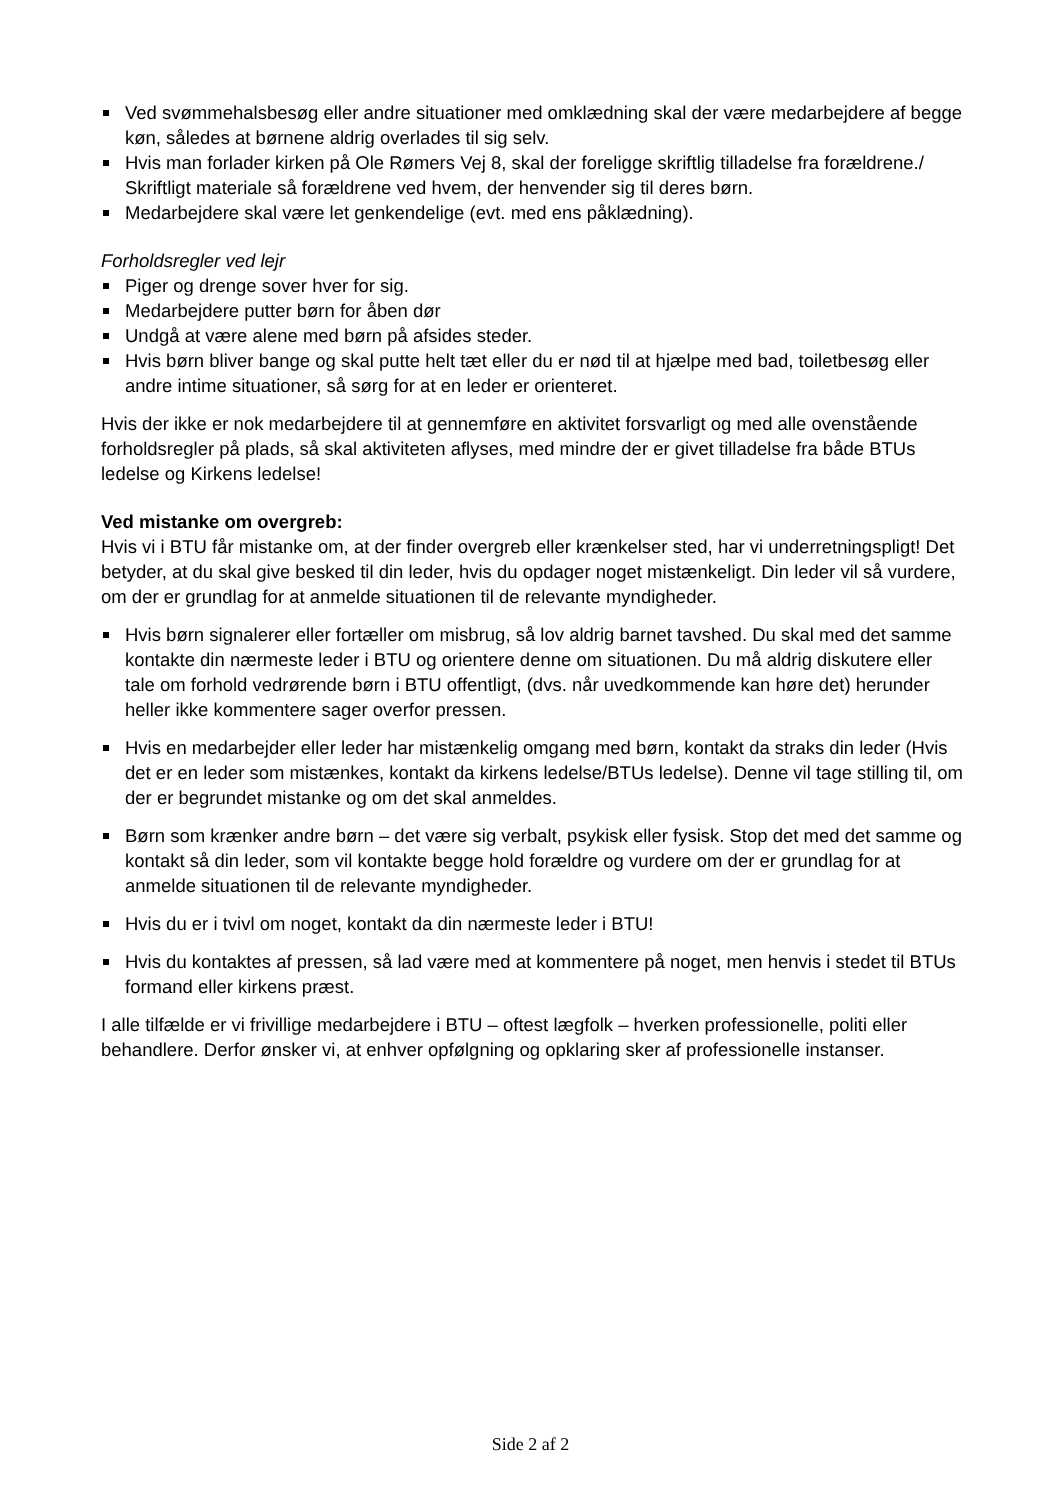Ved svømmehalsbesøg eller andre situationer med omklædning skal der være medarbejdere af begge køn, således at børnene aldrig overlades til sig selv.
Hvis man forlader kirken på Ole Rømers Vej 8, skal der foreligge skriftlig tilladelse fra forældrene./ Skriftligt materiale så forældrene ved hvem, der henvender sig til deres børn.
Medarbejdere skal være let genkendelige (evt. med ens påklædning).
Forholdsregler ved lejr
Piger og drenge sover hver for sig.
Medarbejdere putter børn for åben dør
Undgå at være alene med børn på afsides steder.
Hvis børn bliver bange og skal putte helt tæt eller du er nød til at hjælpe med bad, toiletbesøg eller andre intime situationer, så sørg for at en leder er orienteret.
Hvis der ikke er nok medarbejdere til at gennemføre en aktivitet forsvarligt og med alle ovenstående forholdsregler på plads, så skal aktiviteten aflyses, med mindre der er givet tilladelse fra både BTUs ledelse og Kirkens ledelse!
Ved mistanke om overgreb:
Hvis vi i BTU får mistanke om, at der finder overgreb eller krænkelser sted, har vi underretningspligt! Det betyder, at du skal give besked til din leder, hvis du opdager noget mistænkeligt. Din leder vil så vurdere, om der er grundlag for at anmelde situationen til de relevante myndigheder.
Hvis børn signalerer eller fortæller om misbrug, så lov aldrig barnet tavshed. Du skal med det samme kontakte din nærmeste leder i BTU og orientere denne om situationen. Du må aldrig diskutere eller tale om forhold vedrørende børn i BTU offentligt, (dvs. når uvedkommende kan høre det) herunder heller ikke kommentere sager overfor pressen.
Hvis en medarbejder eller leder har mistænkelig omgang med børn, kontakt da straks din leder (Hvis det er en leder som mistænkes, kontakt da kirkens ledelse/BTUs ledelse). Denne vil tage stilling til, om der er begrundet mistanke og om det skal anmeldes.
Børn som krænker andre børn – det være sig verbalt, psykisk eller fysisk. Stop det med det samme og kontakt så din leder, som vil kontakte begge hold forældre og vurdere om der er grundlag for at anmelde situationen til de relevante myndigheder.
Hvis du er i tvivl om noget, kontakt da din nærmeste leder i BTU!
Hvis du kontaktes af pressen, så lad være med at kommentere på noget, men henvis i stedet til BTUs formand eller kirkens præst.
I alle tilfælde er vi frivillige medarbejdere i BTU – oftest lægfolk – hverken professionelle, politi eller behandlere. Derfor ønsker vi, at enhver opfølgning og opklaring sker af professionelle instanser.
Side 2 af 2